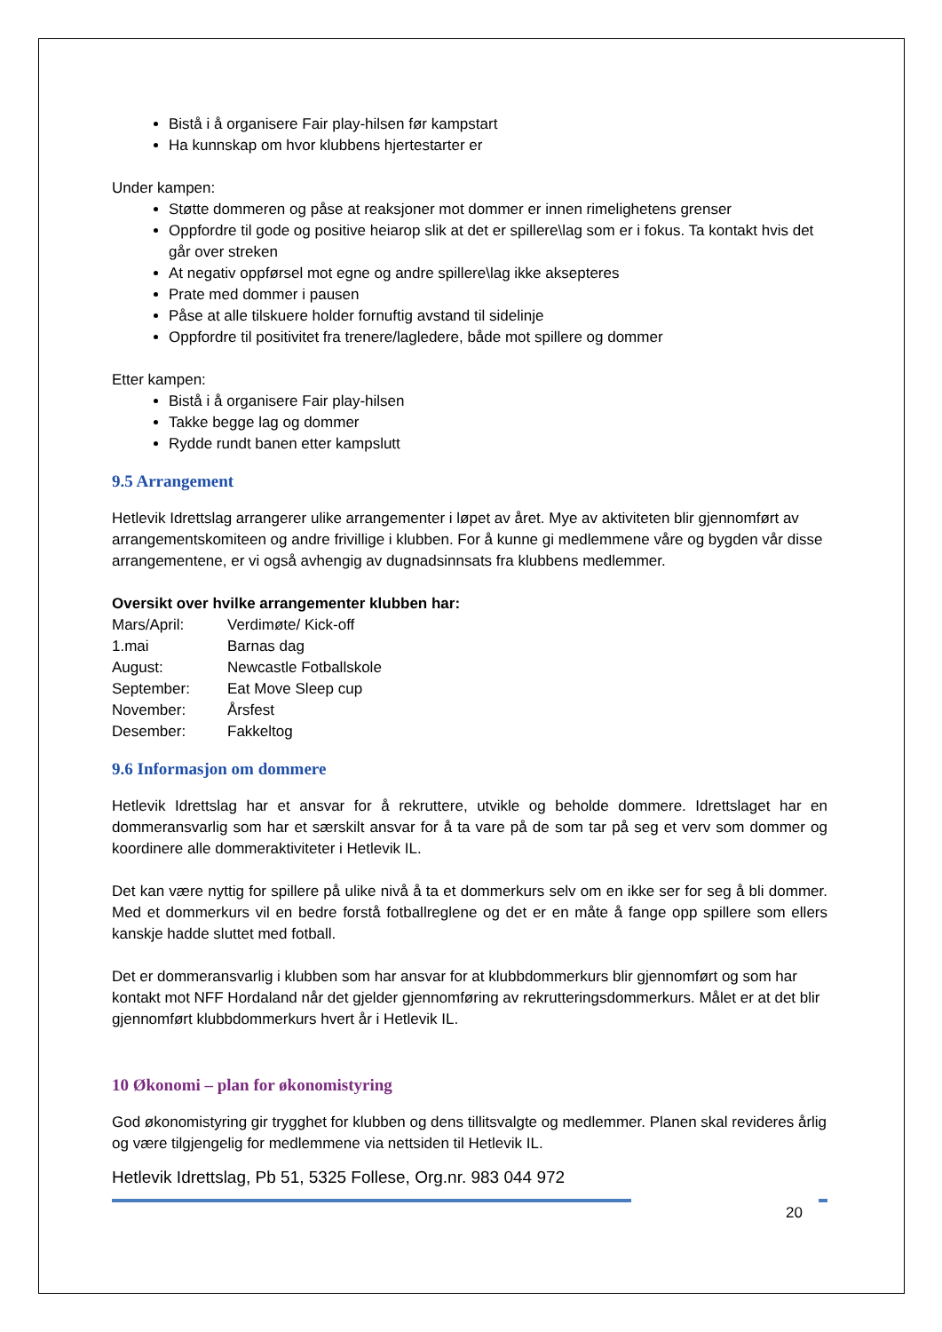Bistå i å organisere Fair play-hilsen før kampstart
Ha kunnskap om hvor klubbens hjertestarter er
Under kampen:
Støtte dommeren og påse at reaksjoner mot dommer er innen rimelighetens grenser
Oppfordre til gode og positive heiarop slik at det er spillere\lag som er i fokus. Ta kontakt hvis det går over streken
At negativ oppførsel mot egne og andre spillere\lag ikke aksepteres
Prate med dommer i pausen
Påse at alle tilskuere holder fornuftig avstand til sidelinje
Oppfordre til positivitet fra trenere/lagledere, både mot spillere og dommer
Etter kampen:
Bistå i å organisere Fair play-hilsen
Takke begge lag og dommer
Rydde rundt banen etter kampslutt
9.5 Arrangement
Hetlevik Idrettslag arrangerer ulike arrangementer i løpet av året. Mye av aktiviteten blir gjennomført av arrangementskomiteen og andre frivillige i klubben. For å kunne gi medlemmene våre og bygden vår disse arrangementene, er vi også avhengig av dugnadsinnsats fra klubbens medlemmer.
Oversikt over hvilke arrangementer klubben har:
Mars/April: Verdimøte/ Kick-off
1.mai Barnas dag
August: Newcastle Fotballskole
September: Eat Move Sleep cup
November: Årsfest
Desember: Fakkeltog
9.6 Informasjon om dommere
Hetlevik Idrettslag har et ansvar for å rekruttere, utvikle og beholde dommere. Idrettslaget har en dommeransvarlig som har et særskilt ansvar for å ta vare på de som tar på seg et verv som dommer og koordinere alle dommeraktiviteter i Hetlevik IL.
Det kan være nyttig for spillere på ulike nivå å ta et dommerkurs selv om en ikke ser for seg å bli dommer. Med et dommerkurs vil en bedre forstå fotballreglene og det er en måte å fange opp spillere som ellers kanskje hadde sluttet med fotball.
Det er dommeransvarlig i klubben som har ansvar for at klubbdommerkurs blir gjennomført og som har kontakt mot NFF Hordaland når det gjelder gjennomføring av rekrutteringsdommerkurs. Målet er at det blir gjennomført klubbdommerkurs hvert år i Hetlevik IL.
10 Økonomi – plan for økonomistyring
God økonomistyring gir trygghet for klubben og dens tillitsvalgte og medlemmer. Planen skal revideres årlig og være tilgjengelig for medlemmene via nettsiden til Hetlevik IL.
Hetlevik Idrettslag, Pb 51, 5325 Follese, Org.nr. 983 044 972
20